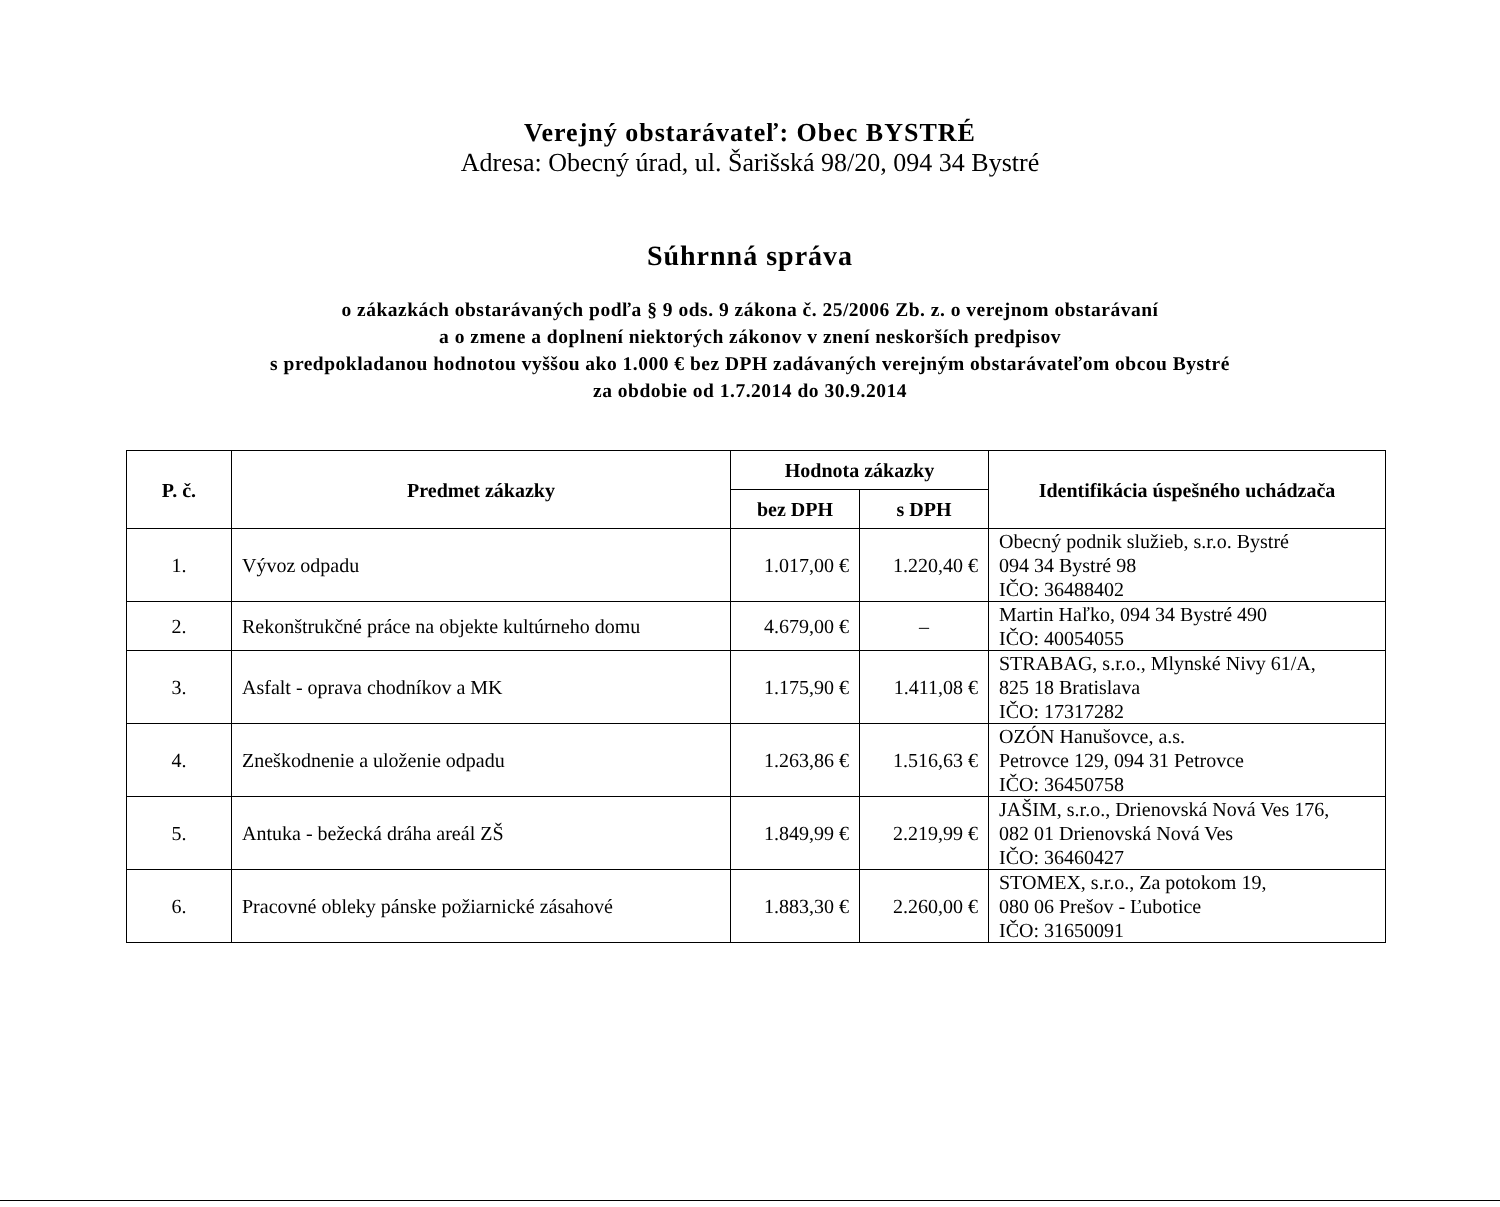Verejný obstarávateľ: Obec BYSTRÉ
Adresa: Obecný úrad, ul. Šarišská 98/20, 094 34 Bystré
Súhrnná správa
o zákazkách obstarávaných podľa § 9 ods. 9 zákona č. 25/2006 Zb. z. o verejnom obstarávaní
a o zmene a doplnení niektorých zákonov v znení neskorších predpisov
s predpokladanou hodnotou vyššou ako 1.000 € bez DPH zadávaných verejným obstarávateľom obcou Bystré
za obdobie od 1.7.2014 do 30.9.2014
| P. č. | Predmet zákazky | Hodnota zákazky | | Identifikácia úspešného uchádzača |
| --- | --- | --- | --- | --- |
| | | bez DPH | s DPH | |
| 1. | Vývoz odpadu | 1.017,00 € | 1.220,40 € | Obecný podnik služieb, s.r.o. Bystré 094 34 Bystré 98 IČO: 36488402 |
| 2. | Rekonštrukčné práce na objekte kultúrneho domu | 4.679,00 € | – | Martin Haľko, 094 34 Bystré 490 IČO: 40054055 |
| 3. | Asfalt - oprava chodníkov a MK | 1.175,90 € | 1.411,08 € | STRABAG, s.r.o., Mlynské Nivy 61/A, 825 18 Bratislava IČO: 17317282 |
| 4. | Zneškodnenie a uloženie odpadu | 1.263,86 € | 1.516,63 € | OZÓN Hanušovce, a.s. Petrovce 129, 094 31 Petrovce IČO: 36450758 |
| 5. | Antuka - bežecká dráha areál ZŠ | 1.849,99 € | 2.219,99 € | JAŠIM, s.r.o., Drienovská Nová Ves 176, 082 01 Drienovská Nová Ves IČO: 36460427 |
| 6. | Pracovné obleky pánske požiarnické zásahové | 1.883,30 € | 2.260,00 € | STOMEX, s.r.o., Za potokom 19, 080 06 Prešov - Ľubotice IČO: 31650091 |